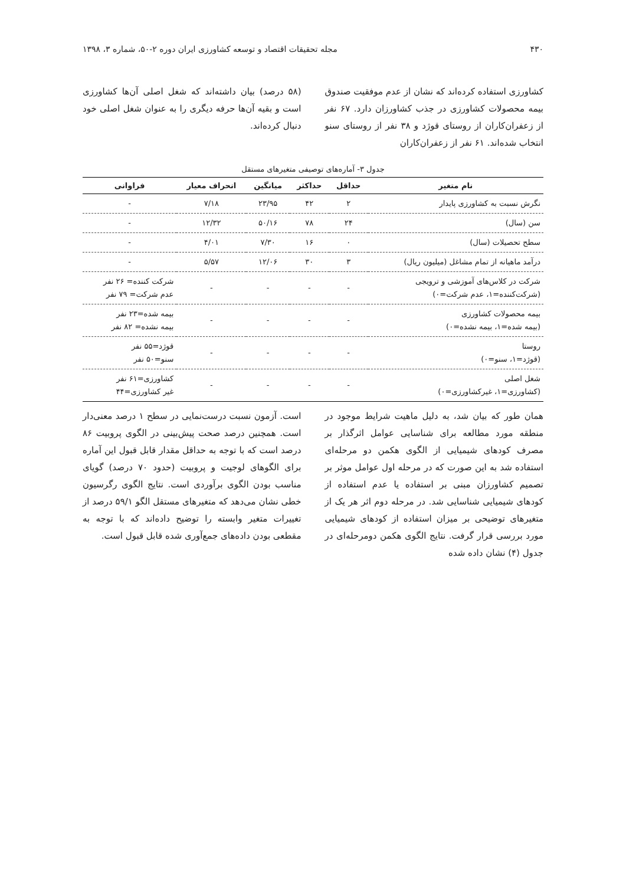۴۳۰ مجله تحقیقات اقتصاد و توسعه کشاورزی ایران دوره ۲-۵۰، شماره ۳، ۱۳۹۸
کشاورزی استفاده کرده‌اند که نشان از عدم موفقیت صندوق بیمه محصولات کشاورزی در جذب کشاورزان دارد. ۶۷ نفر از زعفران‌کاران از روستای قوژد و ۳۸ نفر از روستای سنو انتخاب شده‌اند. ۶۱ نفر از زعفران‌کاران
(۵۸ درصد) بیان داشته‌اند که شغل اصلی آن‌ها کشاورزی است و بقیه آن‌ها حرفه دیگری را به عنوان شغل اصلی خود دنبال کرده‌اند.
جدول ۳- آماره‌های توصیفی متغیرهای مستقل
| نام متغیر | حداقل | حداکثر | میانگین | انحراف معیار | فراوانی |
| --- | --- | --- | --- | --- | --- |
| نگرش نسبت به کشاورزی پایدار | ۲ | ۴۲ | ۲۳/۹۵ | ۷/۱۸ | - |
| سن (سال) | ۲۴ | ۷۸ | ۵۰/۱۶ | ۱۲/۳۲ | - |
| سطح تحصیلات (سال) | ۰ | ۱۶ | ۷/۳۰ | ۴/۰۱ | - |
| درآمد ماهیانه از تمام مشاغل (میلیون ریال) | ۳ | ۳۰ | ۱۲/۰۶ | ۵/۵۷ | - |
| شرکت در کلاس‌های آموزشی و ترویجی (شرکت‌کننده=۱، عدم شرکت=۰) | - | - | - | - | شرکت کننده= ۲۶ نفر عدم شرکت= ۷۹ نفر |
| بیمه محصولات کشاورزی (بیمه شده=۱، بیمه نشده=۰) | - | - | - | - | بیمه شده=۲۳ نفر بیمه نشده= ۸۲ نفر |
| روستا (قوژد=۱، سنو=۰) | - | - | - | - | قوژد=۵۵ نفر سنو=۵۰ نفر |
| شغل اصلی (کشاورزی=۱، غیرکشاورزی=۰) | - | - | - | - | کشاورزی=۶۱ نفر غیر کشاورزی=۴۴ |
همان طور که بیان شد، به دلیل ماهیت شرایط موجود در منطقه مورد مطالعه برای شناسایی عوامل اثرگذار بر مصرف کودهای شیمیایی از الگوی هکمن دو مرحله‌ای استفاده شد به این صورت که در مرحله اول عوامل موثر بر تصمیم کشاورزان مبنی بر استفاده یا عدم استفاده از کودهای شیمیایی شناسایی شد. در مرحله دوم اثر هر یک از متغیرهای توضیحی بر میزان استفاده از کودهای شیمیایی مورد بررسی قرار گرفت. نتایج الگوی هکمن دومرحله‌ای در جدول (۴) نشان داده شده
است. آزمون نسبت درست‌نمایی در سطح ۱ درصد معنی‌دار است. همچنین درصد صحت پیش‌بینی در الگوی پروبیت ۸۶ درصد است که با توجه به حداقل مقدار قابل قبول این آماره برای الگوهای لوجیت و پروبیت (حدود ۷۰ درصد) گویای مناسب بودن الگوی برآوردی است. نتایج الگوی رگرسیون خطی نشان می‌دهد که متغیرهای مستقل الگو ۵۹/۱ درصد از تغییرات متغیر وابسته را توضیح داده‌اند که با توجه به مقطعی بودن داده‌های جمع‌آوری شده قابل قبول است.